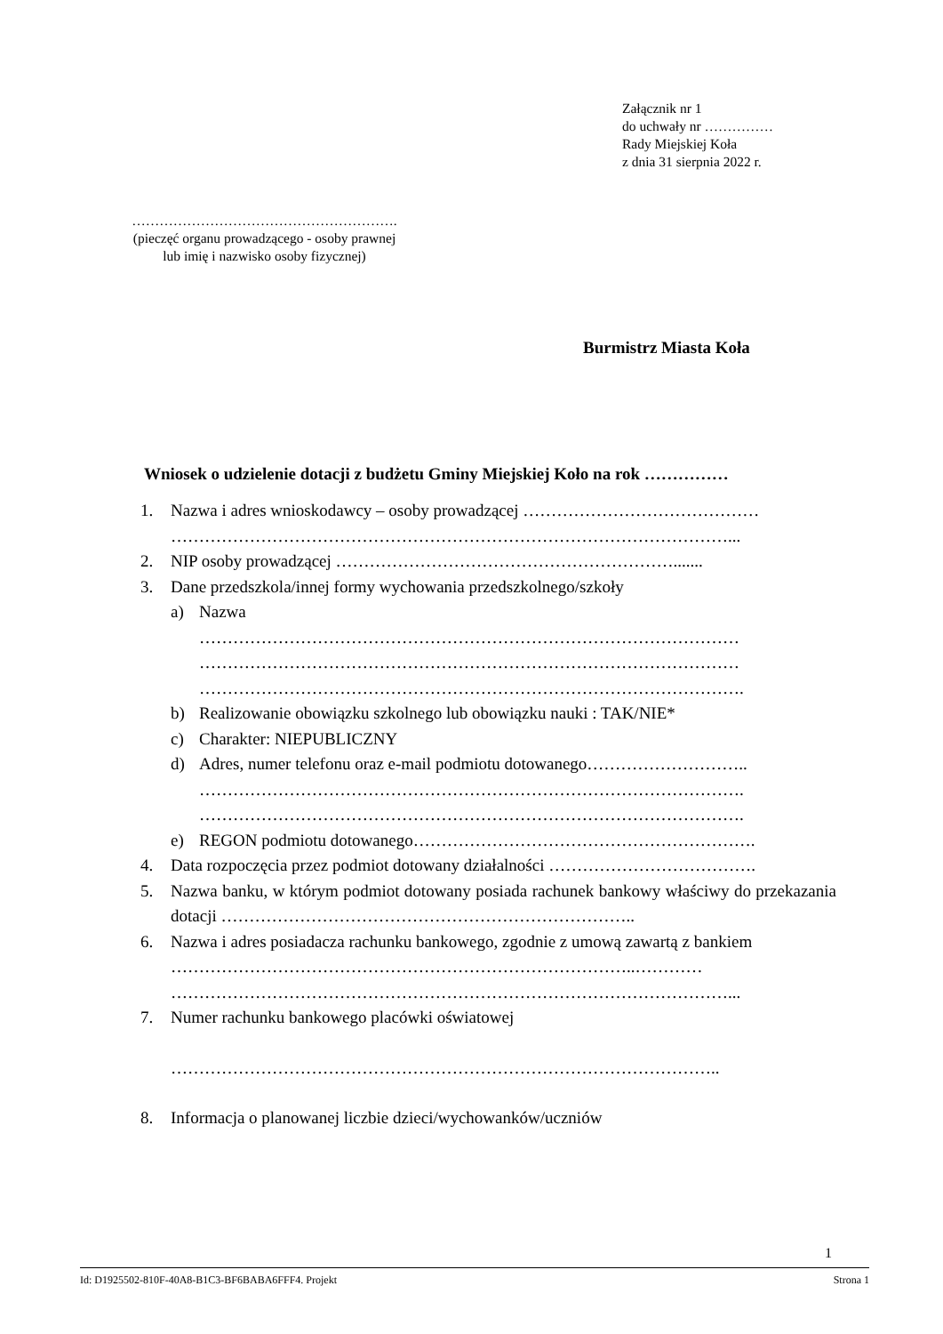Załącznik nr 1
do uchwały nr ……………
Rady Miejskiej Koła
z dnia 31 sierpnia 2022 r.
………………………………………………….
(pieczęć organu prowadzącego - osoby prawnej
lub imię i nazwisko osoby fizycznej)
Burmistrz Miasta Koła
Wniosek o udzielenie dotacji z budżetu Gminy Miejskiej Koło na rok ……………
1. Nazwa i adres wnioskodawcy – osoby prowadzącej ……………………………………
………………………………………………………………………………………...
2. NIP osoby prowadzącej …………………………………………………….......
3. Dane przedszkola/innej formy wychowania przedszkolnego/szkoły
a) Nazwa
……………………………………………………………………………………
……………………………………………………………………………………
…………………………………………………………………………………….
b) Realizowanie obowiązku szkolnego lub obowiązku nauki : TAK/NIE*
c) Charakter: NIEPUBLICZNY
d) Adres, numer telefonu oraz e-mail podmiotu dotowanego………………………..
…………………………………………………………………………………….
…………………………………………………………………………………….
e) REGON podmiotu dotowanego…………………………………………………….
4. Data rozpoczęcia przez podmiot dotowany działalności ……………………………….
5. Nazwa banku, w którym podmiot dotowany posiada rachunek bankowy właściwy do przekazania dotacji ………………………………………………………………..
6. Nazwa i adres posiadacza rachunku bankowego, zgodnie z umową zawartą z bankiem
………………………………………………………………………..…………
………………………………………………………………………………………...
7. Numer rachunku bankowego placówki oświatowej
……………………………………………………………………………………..
8. Informacja o planowanej liczbie dzieci/wychowanków/uczniów
1
Id: D1925502-810F-40A8-B1C3-BF6BABA6FFF4. Projekt Strona 1